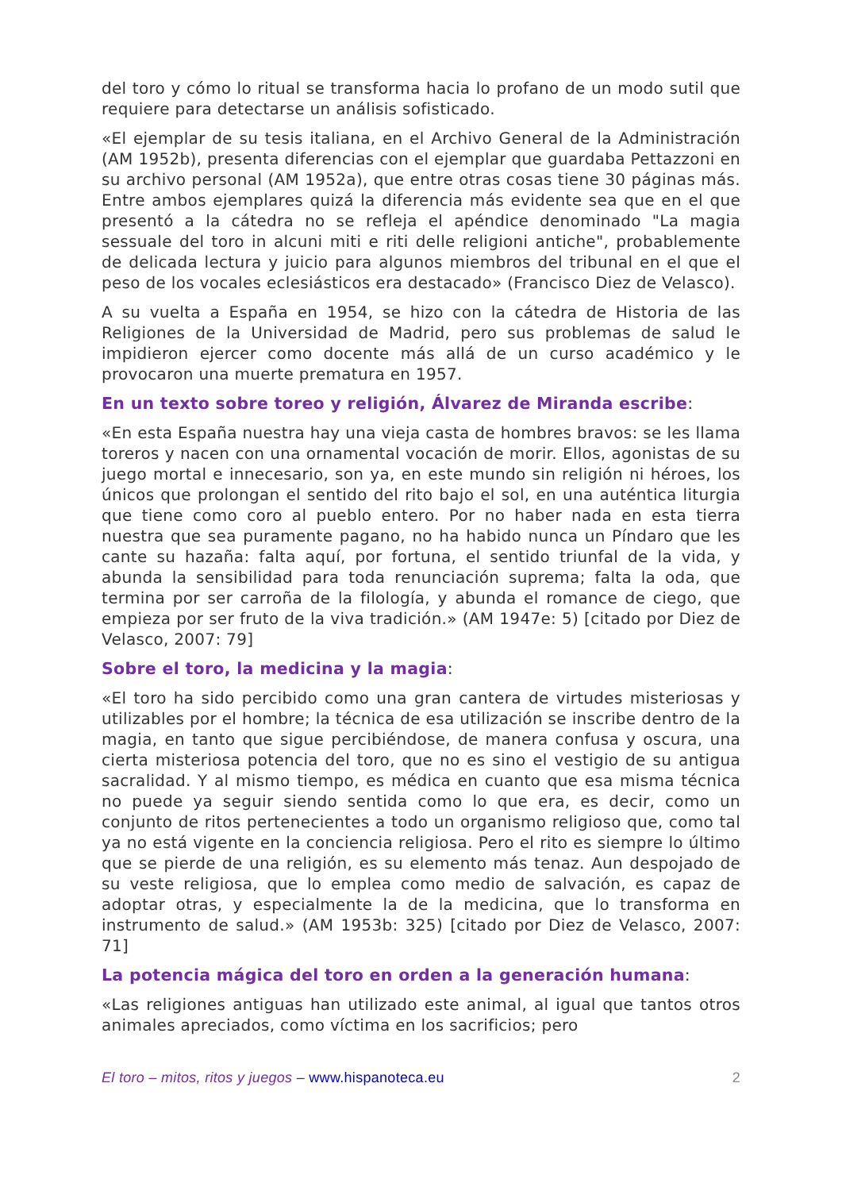del toro y cómo lo ritual se transforma hacia lo profano de un modo sutil que requiere para detectarse un análisis sofisticado.
«El ejemplar de su tesis italiana, en el Archivo General de la Administración (AM 1952b), presenta diferencias con el ejemplar que guardaba Pettazzoni en su archivo personal (AM 1952a), que entre otras cosas tiene 30 páginas más. Entre ambos ejemplares quizá la diferencia más evidente sea que en el que presentó a la cátedra no se refleja el apéndice denominado "La magia sessuale del toro in alcuni miti e riti delle religioni antiche", probablemente de delicada lectura y juicio para algunos miembros del tribunal en el que el peso de los vocales eclesiásticos era destacado» (Francisco Diez de Velasco).
A su vuelta a España en 1954, se hizo con la cátedra de Historia de las Religiones de la Universidad de Madrid, pero sus problemas de salud le impidieron ejercer como docente más allá de un curso académico y le provocaron una muerte prematura en 1957.
En un texto sobre toreo y religión, Álvarez de Miranda escribe:
«En esta España nuestra hay una vieja casta de hombres bravos: se les llama toreros y nacen con una ornamental vocación de morir. Ellos, agonistas de su juego mortal e innecesario, son ya, en este mundo sin religión ni héroes, los únicos que prolongan el sentido del rito bajo el sol, en una auténtica liturgia que tiene como coro al pueblo entero. Por no haber nada en esta tierra nuestra que sea puramente pagano, no ha habido nunca un Píndaro que les cante su hazaña: falta aquí, por fortuna, el sentido triunfal de la vida, y abunda la sensibilidad para toda renunciación suprema; falta la oda, que termina por ser carroña de la filología, y abunda el romance de ciego, que empieza por ser fruto de la viva tradición.» (AM 1947e: 5) [citado por Diez de Velasco, 2007: 79]
Sobre el toro, la medicina y la magia:
«El toro ha sido percibido como una gran cantera de virtudes misteriosas y utilizables por el hombre; la técnica de esa utilización se inscribe dentro de la magia, en tanto que sigue percibiéndose, de manera confusa y oscura, una cierta misteriosa potencia del toro, que no es sino el vestigio de su antigua sacralidad. Y al mismo tiempo, es médica en cuanto que esa misma técnica no puede ya seguir siendo sentida como lo que era, es decir, como un conjunto de ritos pertenecientes a todo un organismo religioso que, como tal ya no está vigente en la conciencia religiosa. Pero el rito es siempre lo último que se pierde de una religión, es su elemento más tenaz. Aun despojado de su veste religiosa, que lo emplea como medio de salvación, es capaz de adoptar otras, y especialmente la de la medicina, que lo transforma en instrumento de salud.» (AM 1953b: 325) [citado por Diez de Velasco, 2007: 71]
La potencia mágica del toro en orden a la generación humana:
«Las religiones antiguas han utilizado este animal, al igual que tantos otros animales apreciados, como víctima en los sacrificios; pero
El toro – mitos, ritos y juegos – www.hispanoteca.eu
2